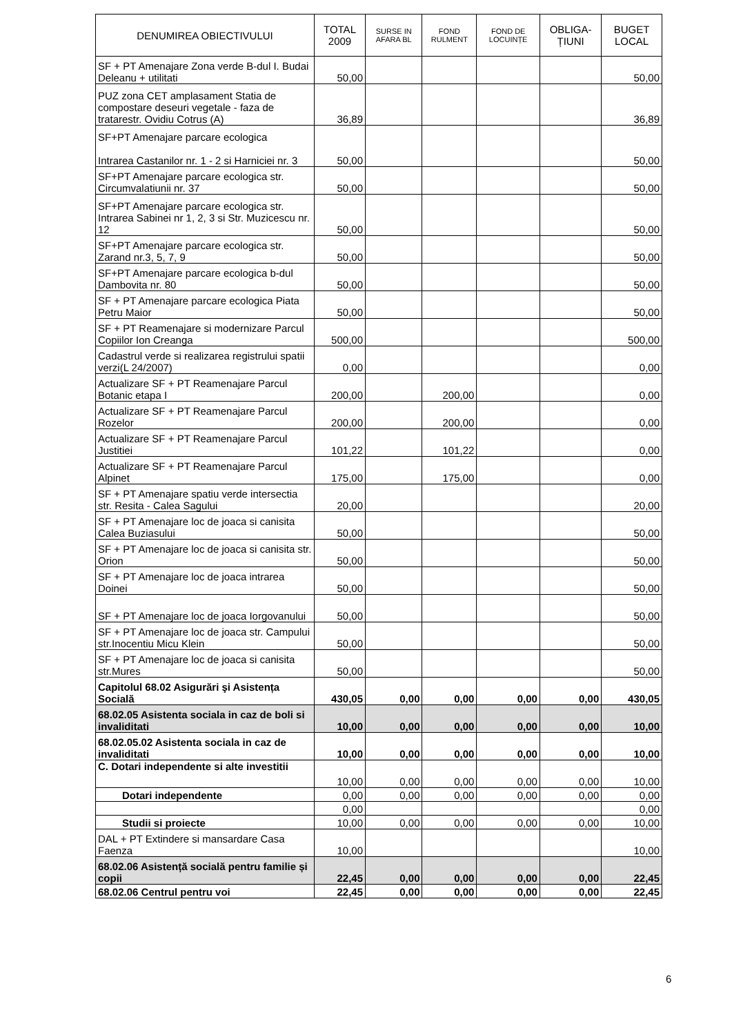| DENUMIREA OBIECTIVULUI | TOTAL 2009 | SURSE IN AFARA BL | FOND RULMENT | FOND DE LOCUINȚE | OBLIGA-ȚIUNI | BUGET LOCAL |
| --- | --- | --- | --- | --- | --- | --- |
| SF + PT Amenajare Zona verde B-dul I. Budai Deleanu + utilitati | 50,00 | | | | | 50,00 |
| PUZ zona CET amplasament Statia de compostare deseuri vegetale - faza de tratarestr. Ovidiu Cotrus (A) | 36,89 | | | | | 36,89 |
| SF+PT Amenajare parcare ecologica Intrarea Castanilor nr. 1 - 2 si Harniciei nr. 3 | 50,00 | | | | | 50,00 |
| SF+PT Amenajare parcare ecologica str. Circumvalatiunii nr. 37 | 50,00 | | | | | 50,00 |
| SF+PT Amenajare parcare ecologica str. Intrarea Sabinei nr 1, 2, 3 si Str. Muzicescu nr. 12 | 50,00 | | | | | 50,00 |
| SF+PT Amenajare parcare ecologica str. Zarand nr.3, 5, 7, 9 | 50,00 | | | | | 50,00 |
| SF+PT Amenajare parcare ecologica b-dul Dambovita nr. 80 | 50,00 | | | | | 50,00 |
| SF + PT Amenajare parcare ecologica Piata Petru Maior | 50,00 | | | | | 50,00 |
| SF + PT Reamenajare si modernizare Parcul Copiilor Ion Creanga | 500,00 | | | | | 500,00 |
| Cadastrul verde si realizarea registrului spatii verzi(L 24/2007) | 0,00 | | | | | 0,00 |
| Actualizare SF + PT Reamenajare Parcul Botanic etapa I | 200,00 | | 200,00 | | | 0,00 |
| Actualizare SF + PT Reamenajare Parcul Rozelor | 200,00 | | 200,00 | | | 0,00 |
| Actualizare SF + PT Reamenajare Parcul Justitiei | 101,22 | | 101,22 | | | 0,00 |
| Actualizare SF + PT Reamenajare Parcul Alpinet | 175,00 | | 175,00 | | | 0,00 |
| SF + PT Amenajare spatiu verde intersectia str. Resita - Calea Sagului | 20,00 | | | | | 20,00 |
| SF + PT Amenajare loc de joaca si canisita Calea Buziasului | 50,00 | | | | | 50,00 |
| SF + PT Amenajare loc de joaca si canisita str. Orion | 50,00 | | | | | 50,00 |
| SF + PT Amenajare loc de joaca intrarea Doinei | 50,00 | | | | | 50,00 |
| SF + PT Amenajare loc de joaca Iorgovanului | 50,00 | | | | | 50,00 |
| SF + PT Amenajare loc de joaca str. Campului str.Inocentiu Micu Klein | 50,00 | | | | | 50,00 |
| SF + PT Amenajare loc de joaca si canisita str.Mures | 50,00 | | | | | 50,00 |
| Capitolul 68.02 Asigurări şi Asistența Socială | 430,05 | 0,00 | 0,00 | 0,00 | 0,00 | 430,05 |
| 68.02.05 Asistenta sociala in caz de boli si invaliditati | 10,00 | 0,00 | 0,00 | 0,00 | 0,00 | 10,00 |
| 68.02.05.02 Asistenta sociala in caz de invaliditati | 10,00 | 0,00 | 0,00 | 0,00 | 0,00 | 10,00 |
| C. Dotari independente si alte investitii | 10,00 | 0,00 | 0,00 | 0,00 | 0,00 | 10,00 |
| Dotari independente | 0,00 | 0,00 | 0,00 | 0,00 | 0,00 | 0,00 |
| | 0,00 | | | | | 0,00 |
| Studii si proiecte | 10,00 | 0,00 | 0,00 | 0,00 | 0,00 | 10,00 |
| DAL + PT Extindere si mansardare Casa Faenza | 10,00 | | | | | 10,00 |
| 68.02.06 Asistență socială pentru familie și copii | 22,45 | 0,00 | 0,00 | 0,00 | 0,00 | 22,45 |
| 68.02.06 Centrul pentru voi | 22,45 | 0,00 | 0,00 | 0,00 | 0,00 | 22,45 |
6